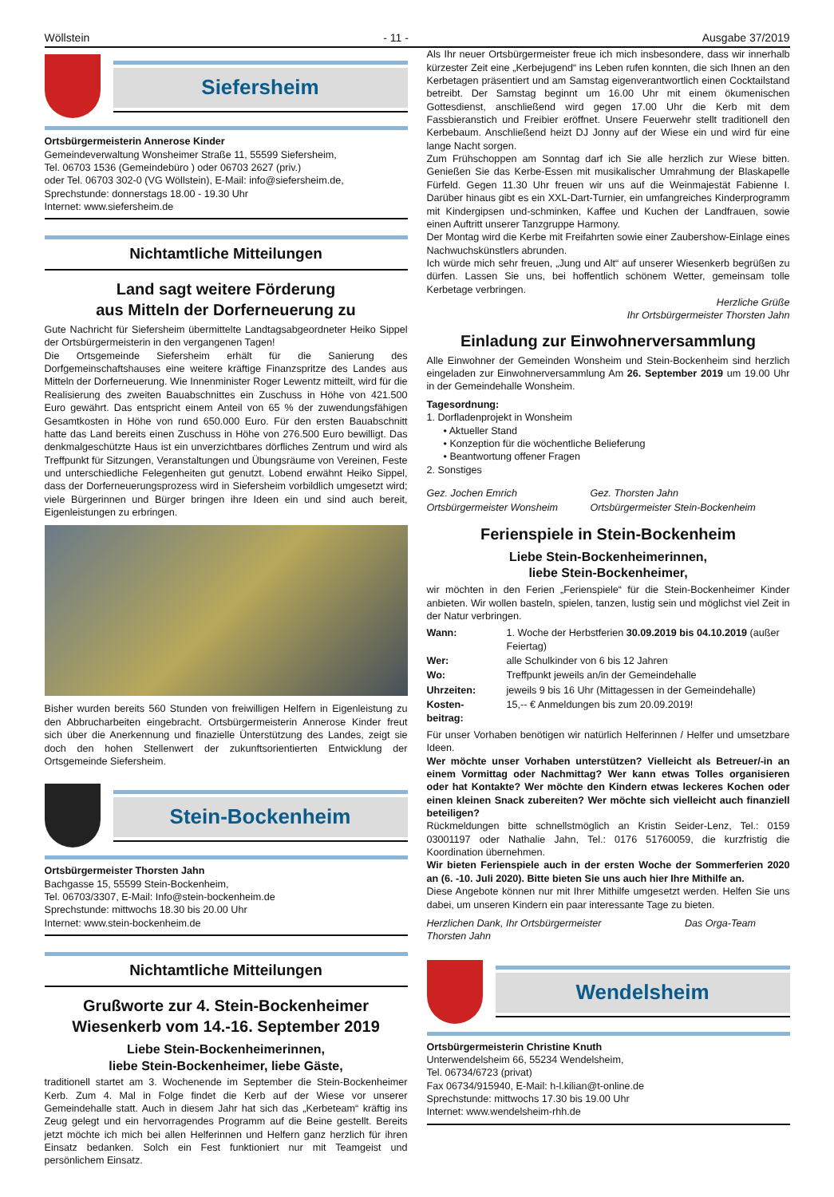Wöllstein - 11 - Ausgabe 37/2019
Siefersheim
Ortsbürgermeisterin Annerose Kinder
Gemeindeverwaltung Wonsheimer Straße 11, 55599 Siefersheim,
Tel. 06703 1536 (Gemeindebüro ) oder 06703 2627 (priv.)
oder Tel. 06703 302-0 (VG Wöllstein), E-Mail: info@siefersheim.de,
Sprechstunde: donnerstags 18.00 - 19.30 Uhr
Internet: www.siefersheim.de
Nichtamtliche Mitteilungen
Land sagt weitere Förderung
aus Mitteln der Dorferneuerung zu
Gute Nachricht für Siefersheim übermittelte Landtagsabgeordneter Heiko Sippel der Ortsbürgermeisterin in den vergangenen Tagen!
Die Ortsgemeinde Siefersheim erhält für die Sanierung des Dorfgemeinschaftshauses eine weitere kräftige Finanzspritze des Landes aus Mitteln der Dorferneuerung. Wie Innenminister Roger Lewentz mitteilt, wird für die Realisierung des zweiten Bauabschnittes ein Zuschuss in Höhe von 421.500 Euro gewährt. Das entspricht einem Anteil von 65 % der zuwendungsfähigen Gesamtkosten in Höhe von rund 650.000 Euro. Für den ersten Bauabschnitt hatte das Land bereits einen Zuschuss in Höhe von 276.500 Euro bewilligt. Das denkmalgeschützte Haus ist ein unverzichtbares dörfliches Zentrum und wird als Treffpunkt für Sitzungen, Veranstaltungen und Übungsräume von Vereinen, Feste und unterschiedliche Felegenheiten gut genutzt. Lobend erwähnt Heiko Sippel, dass der Dorferneuerungsprozess wird in Siefersheim vorbildlich umgesetzt wird; viele Bürgerinnen und Bürger bringen ihre Ideen ein und sind auch bereit, Eigenleistungen zu erbringen.
Bisher wurden bereits 560 Stunden von freiwilligen Helfern in Eigenleistung zu den Abbrucharbeiten eingebracht. Ortsbürgermeisterin Annerose Kinder freut sich über die Anerkennung und finazielle Ünterstützung des Landes, zeigt sie doch den hohen Stellenwert der zukunftsorientierten Entwicklung der Ortsgemeinde Siefersheim.
Stein-Bockenheim
Ortsbürgermeister Thorsten Jahn
Bachgasse 15, 55599 Stein-Bockenheim,
Tel. 06703/3307, E-Mail: Info@stein-bockenheim.de
Sprechstunde: mittwochs 18.30 bis 20.00 Uhr
Internet: www.stein-bockenheim.de
Nichtamtliche Mitteilungen
Grußworte zur 4. Stein-Bockenheimer
Wiesenkerb vom 14.-16. September 2019
Liebe Stein-Bockenheimerinnen,
liebe Stein-Bockenheimer, liebe Gäste,
traditionell startet am 3. Wochenende im September die Stein-Bockenheimer Kerb. Zum 4. Mal in Folge findet die Kerb auf der Wiese vor unserer Gemeindehalle statt. Auch in diesem Jahr hat sich das „Kerbeteam“ kräftig ins Zeug gelegt und ein hervorragendes Programm auf die Beine gestellt. Bereits jetzt möchte ich mich bei allen Helferinnen und Helfern ganz herzlich für ihren Einsatz bedanken. Solch ein Fest funktioniert nur mit Teamgeist und persönlichem Einsatz.
Als Ihr neuer Ortsbürgermeister freue ich mich insbesondere, dass wir innerhalb kürzester Zeit eine „Kerbejugend“ ins Leben rufen konnten, die sich Ihnen an den Kerbetagen präsentiert und am Samstag eigenverantwortlich einen Cocktailstand betreibt. Der Samstag beginnt um 16.00 Uhr mit einem ökumenischen Gottesdienst, anschließend wird gegen 17.00 Uhr die Kerb mit dem Fassbieranstich und Freibier eröffnet. Unsere Feuerwehr stellt traditionell den Kerbebaum. Anschließend heizt DJ Jonny auf der Wiese ein und wird für eine lange Nacht sorgen.
Zum Frühschoppen am Sonntag darf ich Sie alle herzlich zur Wiese bitten. Genießen Sie das Kerbe-Essen mit musikalischer Umrahmung der Blaskapelle Fürfeld. Gegen 11.30 Uhr freuen wir uns auf die Weinmajestät Fabienne I. Darüber hinaus gibt es ein XXL-Dart-Turnier, ein umfangreiches Kinderprogramm mit Kindergipsen und-schminken, Kaffee und Kuchen der Landfrauen, sowie einen Auftritt unserer Tanzgruppe Harmony.
Der Montag wird die Kerbe mit Freifahrten sowie einer Zaubershow-Einlage eines Nachwuchskünstlers abrunden.
Ich würde mich sehr freuen, „Jung und Alt“ auf unserer Wiesenkerb begrüßen zu dürfen. Lassen Sie uns, bei hoffentlich schönem Wetter, gemeinsam tolle Kerbetage verbringen.
Herzliche Grüße
Ihr Ortsbürgermeister Thorsten Jahn
Einladung zur Einwohnerversammlung
Alle Einwohner der Gemeinden Wonsheim und Stein-Bockenheim sind herzlich eingeladen zur Einwohnerversammlung Am 26. September 2019 um 19.00 Uhr in der Gemeindehalle Wonsheim.
Tagesordnung:
1. Dorfladenprojekt in Wonsheim
• Aktueller Stand
• Konzeption für die wöchentliche Belieferung
• Beantwortung offener Fragen
2. Sonstiges
| Gez. Jochen Emrich | Gez. Thorsten Jahn |
| Ortsbürgermeister Wonsheim | Ortsbürgermeister Stein-Bockenheim |
Ferienspiele in Stein-Bockenheim
Liebe Stein-Bockenheimerinnen,
liebe Stein-Bockenheimer,
wir möchten in den Ferien „Ferienspiele“ für die Stein-Bockenheimer Kinder anbieten. Wir wollen basteln, spielen, tanzen, lustig sein und möglichst viel Zeit in der Natur verbringen.
| Wann: | 1. Woche der Herbstferien 30.09.2019 bis 04.10.2019 (außer Feiertag) |
| Wer: | alle Schulkinder von 6 bis 12 Jahren |
| Wo: | Treffpunkt jeweils an/in der Gemeindehalle |
| Uhrzeiten: | jeweils 9 bis 16 Uhr (Mittagessen in der Gemeindehalle) |
| Kosten- beitrag: | 15,-- € Anmeldungen bis zum 20.09.2019! |
Für unser Vorhaben benötigen wir natürlich Helferinnen / Helfer und umsetzbare Ideen.
Wer möchte unser Vorhaben unterstützen? Vielleicht als Betreuer/-in an einem Vormittag oder Nachmittag? Wer kann etwas Tolles organisieren oder hat Kontakte? Wer möchte den Kindern etwas leckeres Kochen oder einen kleinen Snack zubereiten? Wer möchte sich vielleicht auch finanziell beteiligen?
Rückmeldungen bitte schnellstmöglich an Kristin Seider-Lenz, Tel.: 0159 03001197 oder Nathalie Jahn, Tel.: 0176 51760059, die kurzfristig die Koordination übernehmen.
Wir bieten Ferienspiele auch in der ersten Woche der Sommerferien 2020 an (6. -10. Juli 2020). Bitte bieten Sie uns auch hier Ihre Mithilfe an.
Diese Angebote können nur mit Ihrer Mithilfe umgesetzt werden. Helfen Sie uns dabei, um unseren Kindern ein paar interessante Tage zu bieten.
| Herzlichen Dank, Ihr Ortsbürgermeister Thorsten Jahn | Das Orga-Team |
Wendelsheim
Ortsbürgermeisterin Christine Knuth
Unterwendelsheim 66, 55234 Wendelsheim,
Tel. 06734/6723 (privat)
Fax 06734/915940, E-Mail: h-l.kilian@t-online.de
Sprechstunde: mittwochs 17.30 bis 19.00 Uhr
Internet: www.wendelsheim-rhh.de